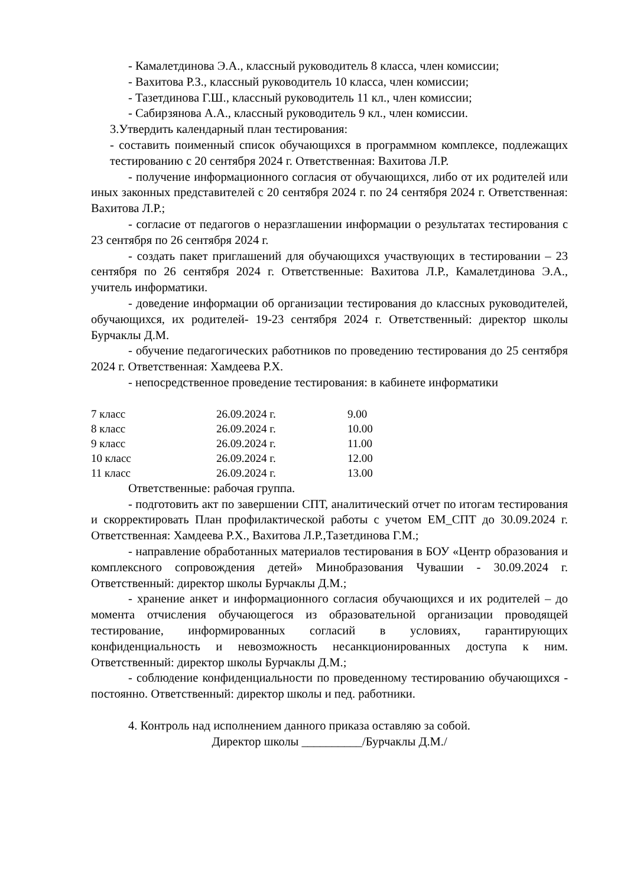- Камалетдинова Э.А., классный руководитель 8 класса, член комиссии;
- Вахитова Р.З., классный руководитель 10 класса, член комиссии;
- Тазетдинова Г.Ш., классный руководитель 11 кл., член комиссии;
- Сабирзянова А.А., классный руководитель 9 кл., член комиссии.
3.Утвердить календарный план тестирования:
- составить поименный список обучающихся в программном комплексе, подлежащих тестированию с 20 сентября 2024 г. Ответственная: Вахитова Л.Р.
- получение информационного согласия от обучающихся, либо от их родителей или иных законных представителей с 20 сентября 2024 г. по 24 сентября 2024 г. Ответственная: Вахитова Л.Р.;
- согласие от педагогов о неразглашении информации о результатах тестирования с 23 сентября по 26 сентября 2024 г.
- создать пакет приглашений для обучающихся участвующих в тестировании – 23 сентября по 26 сентября 2024 г. Ответственные: Вахитова Л.Р., Камалетдинова Э.А., учитель информатики.
- доведение информации об организации тестирования до классных руководителей, обучающихся, их родителей- 19-23 сентября 2024 г. Ответственный: директор школы Бурчаклы Д.М.
- обучение педагогических работников по проведению тестирования до 25 сентября 2024 г. Ответственная: Хамдеева Р.Х.
- непосредственное проведение тестирования: в кабинете информатики
| 7 класс | 26.09.2024 г. | 9.00 |
| 8 класс | 26.09.2024 г. | 10.00 |
| 9 класс | 26.09.2024 г. | 11.00 |
| 10 класс | 26.09.2024 г. | 12.00 |
| 11 класс | 26.09.2024 г. | 13.00 |
Ответственные: рабочая группа.
- подготовить акт по завершении СПТ, аналитический отчет по итогам тестирования и скорректировать План профилактической работы с учетом ЕМ_СПТ до 30.09.2024 г. Ответственная: Хамдеева Р.Х., Вахитова Л.Р.,Тазетдинова Г.М.;
- направление обработанных материалов тестирования в БОУ «Центр образования и комплексного сопровождения детей» Минобразования Чувашии - 30.09.2024 г. Ответственный: директор школы Бурчаклы Д.М.;
- хранение анкет и информационного согласия обучающихся и их родителей – до момента отчисления обучающегося из образовательной организации проводящей тестирование, информированных согласий в условиях, гарантирующих конфиденциальность и невозможность несанкционированных доступа к ним. Ответственный: директор школы Бурчаклы Д.М.;
- соблюдение конфиденциальности по проведенному тестированию обучающихся - постоянно. Ответственный: директор школы и пед. работники.
4. Контроль над исполнением данного приказа оставляю за собой.
Директор школы __________/Бурчаклы Д.М./